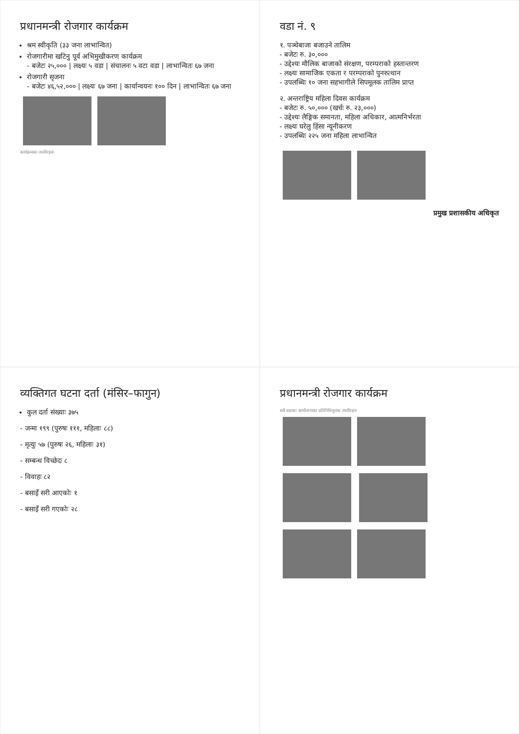प्रधानमन्त्री रोजगार कार्यक्रम
श्रम स्वीकृति (३३ जना लाभान्वित)
रोजगारीमा खटिनु पूर्व अभिमुखीकरण कार्यक्रम
- बजेटः २५,००० | लक्ष्यः ५ वडा | संचालनः ५ वटा वडा | लाभान्वितः ६७ जना
रोजगारी सृजना
- बजेटः ४६,५२,००० | लक्ष्यः ६७ जना | कार्यान्वयनः १०० दिन | लाभान्वितः ६७ जना
कार्यक्रमका तस्वीरहरू
वडा नं. ९
१. पञ्चेबाजा बजाउने तालिम
- बजेटः रु. ३०,०००
- उद्देश्यः मौलिक बाजाको संरक्षण, परम्पराको हस्तान्तरण
- लक्ष्यः सामाजिक एकता र परम्पराको पुनरुत्थान
- उपलब्धिः १० जना सहभागीले सिपमूलक तालिम प्राप्त
२. अन्तराष्ट्रिय महिला दिवस कार्यक्रम
- बजेटः रु. ५०,००० (खर्चः रु. २३,०००)
- उद्देश्यः लैङ्गिक समानता, महिला अधिकार, आत्मनिर्भरता
- लक्ष्यः घरेलु हिंसा न्यूनीकरण
- उपलब्धिः २२५ जना महिला लाभान्वित
प्रमुख प्रशासकीय अधिकृत
व्यक्तिगत घटना दर्ता (मंसिर–फागुन)
कुल दर्ता संख्याः ३७५
- जन्मः १९९ (पुरुषः १११, महिलाः ८८)
- मृत्युः ५७ (पुरुषः २६, महिलाः ३१)
- सम्बन्ध विच्छेदः ८
- विवाहः ८२
- बसाइँ सरी आएकोः १
- बसाइँ सरी गएकोः २८
प्रधानमन्त्री रोजगार कार्यक्रम
सबै वडाका आयोजनाका प्रतिनिधिमूलक तस्वीरहरु